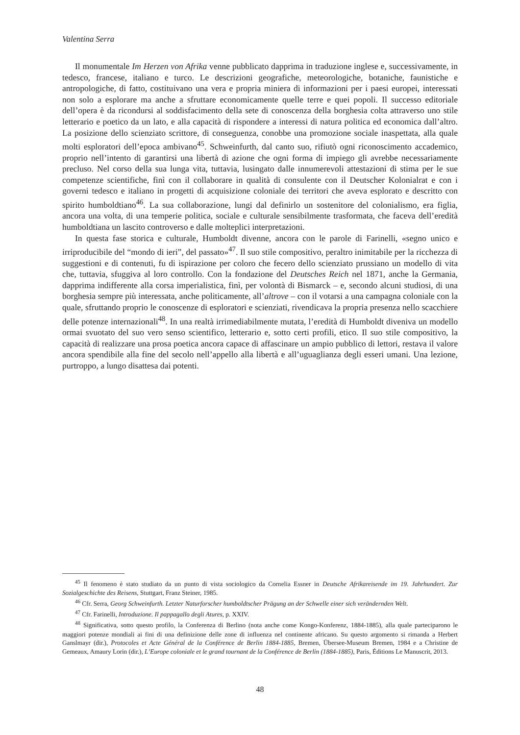Valentina Serra
Il monumentale Im Herzen von Afrika venne pubblicato dapprima in traduzione inglese e, successivamente, in tedesco, francese, italiano e turco. Le descrizioni geografiche, meteorologiche, botaniche, faunistiche e antropologiche, di fatto, costituivano una vera e propria miniera di informazioni per i paesi europei, interessati non solo a esplorare ma anche a sfruttare economicamente quelle terre e quei popoli. Il successo editoriale dell’opera è da ricondursi al soddisfacimento della sete di conoscenza della borghesia colta attraverso uno stile letterario e poetico da un lato, e alla capacità di rispondere a interessi di natura politica ed economica dall’altro. La posizione dello scienziato scrittore, di conseguenza, conobbe una promozione sociale inaspettata, alla quale molti esploratori dell’epoca ambivano<sup>45</sup>. Schweinfurth, dal canto suo, rifiutò ogni riconoscimento accademico, proprio nell’intento di garantirsi una libertà di azione che ogni forma di impiego gli avrebbe necessariamente precluso. Nel corso della sua lunga vita, tuttavia, lusingato dalle innumerevoli attestazioni di stima per le sue competenze scientifiche, finì con il collaborare in qualità di consulente con il Deutscher Kolonialrat e con i governi tedesco e italiano in progetti di acquisizione coloniale dei territori che aveva esplorato e descritto con spirito humboldtiano<sup>46</sup>. La sua collaborazione, lungi dal definirlo un sostenitore del colonialismo, era figlia, ancora una volta, di una temperie politica, sociale e culturale sensibilmente trasformata, che faceva dell’eredità humboldtiana un lascito controverso e dalle molteplici interpretazioni.
In questa fase storica e culturale, Humboldt divenne, ancora con le parole di Farinelli, «segno unico e irriproducibile del “mondo di ieri”, del passato»<sup>47</sup>. Il suo stile compositivo, peraltro inimitabile per la ricchezza di suggestioni e di contenuti, fu di ispirazione per coloro che fecero dello scienziato prussiano un modello di vita che, tuttavia, sfuggiva al loro controllo. Con la fondazione del Deutsches Reich nel 1871, anche la Germania, dapprima indifferente alla corsa imperialistica, finì, per volontà di Bismarck – e, secondo alcuni studiosi, di una borghesia sempre più interessata, anche politicamente, all’altrove – con il votarsi a una campagna coloniale con la quale, sfruttando proprio le conoscenze di esploratori e scienziati, rivendicava la propria presenza nello scacchiere delle potenze internazionali<sup>48</sup>. In una realtà irrimediabilmente mutata, l’eredità di Humboldt diveniva un modello ormai svuotato del suo vero senso scientifico, letterario e, sotto certi profili, etico. Il suo stile compositivo, la capacità di realizzare una prosa poetica ancora capace di affascinare un ampio pubblico di lettori, restava il valore ancora spendibile alla fine del secolo nell’appello alla libertà e all’uguaglianza degli esseri umani. Una lezione, purtroppo, a lungo disattesa dai potenti.
<sup>45</sup> Il fenomeno è stato studiato da un punto di vista sociologico da Cornelia Essner in Deutsche Afrikareisende im 19. Jahrhundert. Zur Sozialgeschichte des Reisens, Stuttgart, Franz Steiner, 1985.
<sup>46</sup> Cfr. Serra, Georg Schweinfurth. Letzter Naturforscher humboldtscher Prägung an der Schwelle einer sich verändernden Welt.
<sup>47</sup> Cfr. Farinelli, Introduzione. Il pappagallo degli Atures, p. XXIV.
<sup>48</sup> Significativa, sotto questo profilo, la Conferenza di Berlino (nota anche come Kongo-Konferenz, 1884-1885), alla quale parteciparono le maggiori potenze mondiali ai fini di una definizione delle zone di influenza nel continente africano. Su questo argomento si rimanda a Herbert Ganslmayr (dir.), Protocoles et Acte Général de la Conférence de Berlin 1884-1885, Bremen, Übersee-Museum Bremen, 1984 e a Christine de Gemeaux, Amaury Lorin (dir.), L’Europe coloniale et le grand tournant de la Conférence de Berlin (1884-1885), Paris, Éditions Le Manuscrit, 2013.
48